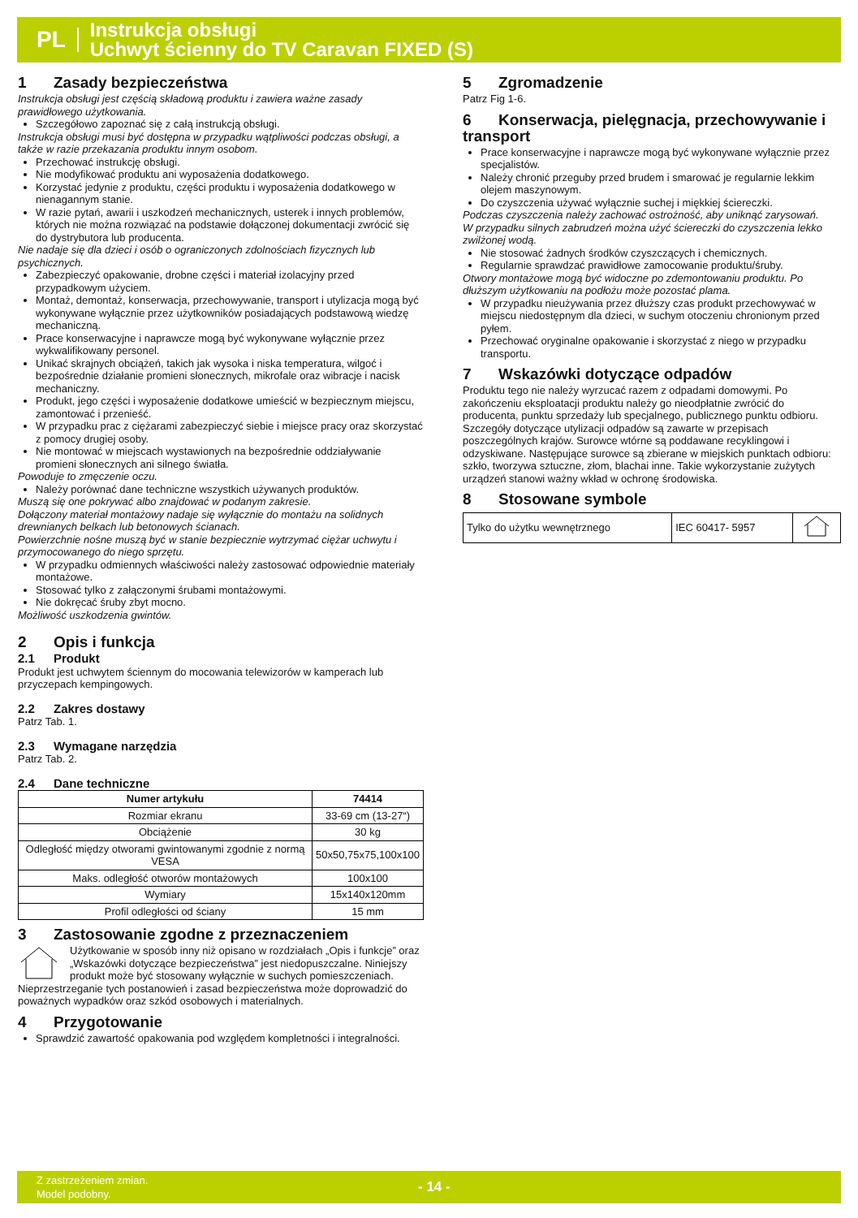PL
Instrukcja obsługi
Uchwyt ścienny do TV Caravan FIXED (S)
1 Zasady bezpieczeństwa
Instrukcja obsługi jest częścią składową produktu i zawiera ważne zasady prawidłowego użytkowania.
Szczegółowo zapoznać się z całą instrukcją obsługi.
Instrukcja obsługi musi być dostępna w przypadku wątpliwości podczas obsługi, a także w razie przekazania produktu innym osobom.
Przechować instrukcję obsługi.
Nie modyfikować produktu ani wyposażenia dodatkowego.
Korzystać jedynie z produktu, części produktu i wyposażenia dodatkowego w nienagannym stanie.
W razie pytań, awarii i uszkodzeń mechanicznych, usterek i innych problemów, których nie można rozwiązać na podstawie dołączonej dokumentacji zwrócić się do dystrybutora lub producenta.
Nie nadaje się dla dzieci i osób o ograniczonych zdolnościach fizycznych lub psychicznych.
Zabezpieczyć opakowanie, drobne części i materiał izolacyjny przed przypadkowym użyciem.
Montaż, demontaż, konserwacja, przechowywanie, transport i utylizacja mogą być wykonywane wyłącznie przez użytkowników posiadających podstawową wiedzę mechaniczną.
Prace konserwacyjne i naprawcze mogą być wykonywane wyłącznie przez wykwalifikowany personel.
Unikać skrajnych obciążeń, takich jak wysoka i niska temperatura, wilgoć i bezpośrednie działanie promieni słonecznych, mikrofale oraz wibracje i nacisk mechaniczny.
Produkt, jego części i wyposażenie dodatkowe umieścić w bezpiecznym miejscu, zamontować i przenieść.
W przypadku prac z ciężarami zabezpieczyć siebie i miejsce pracy oraz skorzystać z pomocy drugiej osoby.
Nie montować w miejscach wystawionych na bezpośrednie oddziaływanie promieni słonecznych ani silnego światła.
Powoduje to zmęczenie oczu.
Należy porównać dane techniczne wszystkich używanych produktów.
Muszą się one pokrywać albo znajdować w podanym zakresie.
Dołączony materiał montażowy nadaje się wyłącznie do montażu na solidnych drewnianych belkach lub betonowych ścianach.
Powierzchnie nośne muszą być w stanie bezpiecznie wytrzymać ciężar uchwytu i przymocowanego do niego sprzętu.
W przypadku odmiennych właściwości należy zastosować odpowiednie materiały montażowe.
Stosować tylko z załączonymi śrubami montażowymi.
Nie dokręcać śruby zbyt mocno.
Możliwość uszkodzenia gwintów.
2 Opis i funkcja
2.1 Produkt
Produkt jest uchwytem ściennym do mocowania telewizorów w kamperach lub przyczepach kempingowych.
2.2 Zakres dostawy
Patrz Tab. 1.
2.3 Wymagane narzędzia
Patrz Tab. 2.
2.4 Dane techniczne
| Numer artykułu | 74414 |
| --- | --- |
| Rozmiar ekranu | 33-69 cm (13-27“) |
| Obciążenie | 30 kg |
| Odległość między otworami gwintowanymi zgodnie z normą VESA | 50x50,75x75,100x100 |
| Maks. odległość otworów montażowych | 100x100 |
| Wymiary | 15x140x120mm |
| Profil odległości od ściany | 15 mm |
3 Zastosowanie zgodne z przeznaczeniem
Użytkowanie w sposób inny niż opisano w rozdziałach „Opis i funkcje” oraz „Wskazówki dotyczące bezpieczeństwa” jest niedopuszczalne. Niniejszy produkt może być stosowany wyłącznie w suchych pomieszczeniach. Nieprzestrzeganie tych postanowień i zasad bezpieczeństwa może doprowadzić do poważnych wypadków oraz szkód osobowych i materialnych.
4 Przygotowanie
Sprawdzić zawartość opakowania pod względem kompletności i integralności.
5 Zgromadzenie
Patrz Fig 1-6.
6 Konserwacja, pielęgnacja, przechowywanie i transport
Prace konserwacyjne i naprawcze mogą być wykonywane wyłącznie przez specjalistów.
Należy chronić przeguby przed brudem i smarować je regularnie lekkim olejem maszynowym.
Do czyszczenia używać wyłącznie suchej i miękkiej ściereczki.
Podczas czyszczenia należy zachować ostrożność, aby uniknąć zarysowań.
W przypadku silnych zabrudzeń można użyć ściereczki do czyszczenia lekko zwilżonej wodą.
Nie stosować żadnych środków czyszczących i chemicznych.
Regularnie sprawdzać prawidłowe zamocowanie produktu/śruby.
Otwory montażowe mogą być widoczne po zdemontowaniu produktu. Po dłuższym użytkowaniu na podłożu może pozostać plama.
W przypadku nieużywania przez dłuższy czas produkt przechowywać w miejscu niedostępnym dla dzieci, w suchym otoczeniu chronionym przed pyłem.
Przechować oryginalne opakowanie i skorzystać z niego w przypadku transportu.
7 Wskazówki dotyczące odpadów
Produktu tego nie należy wyrzucać razem z odpadami domowymi. Po zakończeniu eksploatacji produktu należy go nieodpłatnie zwrócić do producenta, punktu sprzedaży lub specjalnego, publicznego punktu odbioru. Szczegóły dotyczące utylizacji odpadów są zawarte w przepisach poszczególnych krajów. Surowce wtórne są poddawane recyklingowi i odzyskiwane. Następujące surowce są zbierane w miejskich punktach odbioru: szkło, tworzywa sztuczne, złom, blachai inne. Takie wykorzystanie zużytych urządzeń stanowi ważny wkład w ochronę środowiska.
8 Stosowane symbole
| Tylko do użytku wewnętrznego | IEC 60417- 5957 | |
Z zastrzeżeniem zmian.
Model podobny.
- 14 -